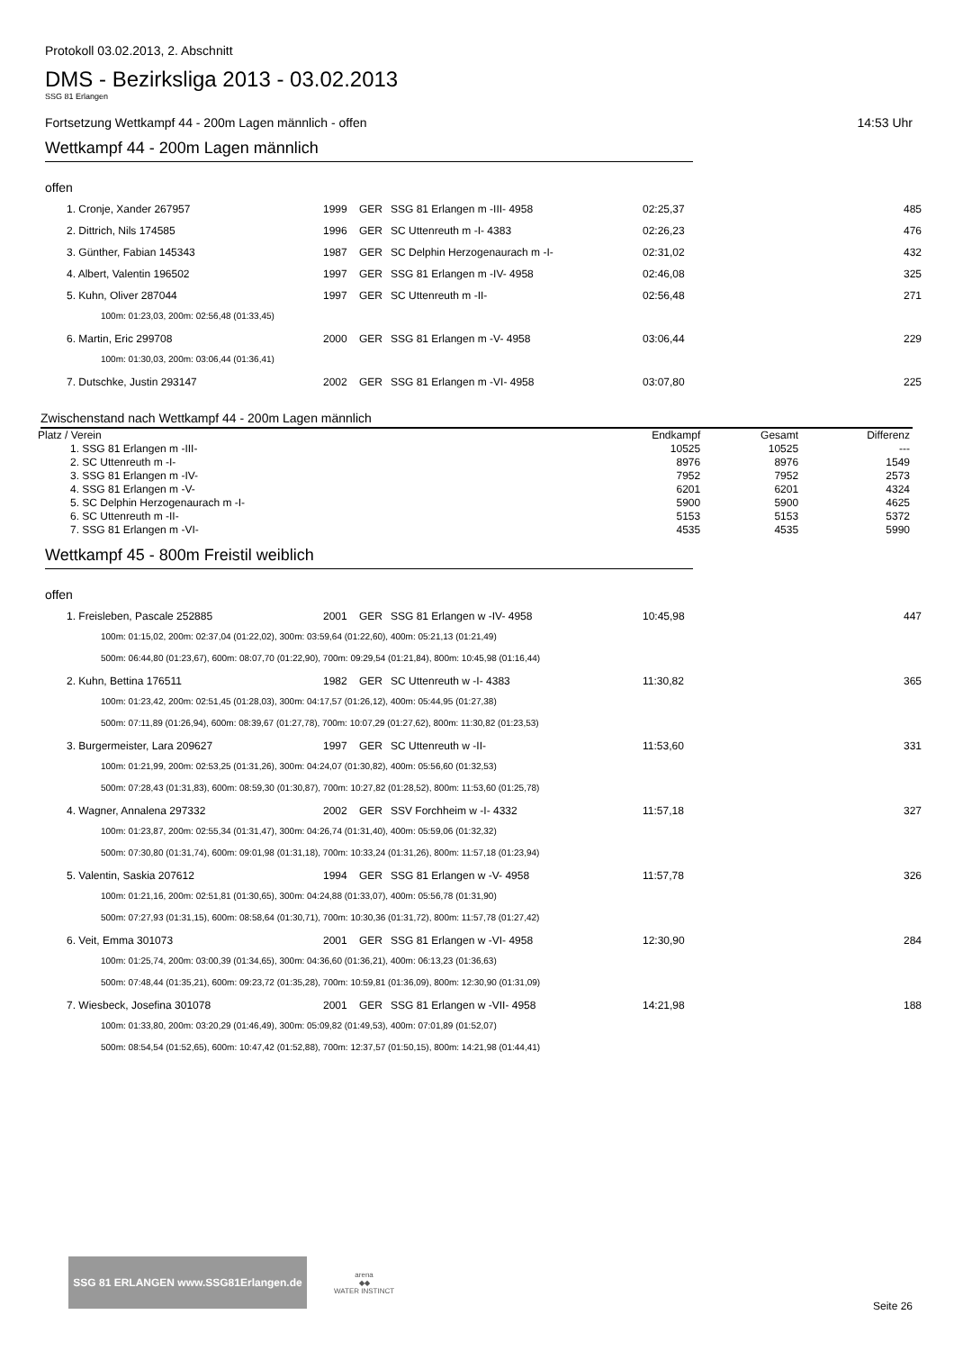Protokoll 03.02.2013, 2. Abschnitt
DMS - Bezirksliga 2013 - 03.02.2013
SSG 81 Erlangen
Fortsetzung Wettkampf 44 - 200m Lagen männlich - offen 14:53 Uhr
Wettkampf 44 - 200m Lagen männlich
offen
| 1. Cronje, Xander 267957 | 1999 | GER | SSG 81 Erlangen m -III- 4958 | 02:25,37 | 485 |
| 2. Dittrich, Nils 174585 | 1996 | GER | SC Uttenreuth m -I- 4383 | 02:26,23 | 476 |
| 3. Günther, Fabian 145343 | 1987 | GER | SC Delphin Herzogenaurach m -I- | 02:31,02 | 432 |
| 4. Albert, Valentin 196502 | 1997 | GER | SSG 81 Erlangen m -IV- 4958 | 02:46,08 | 325 |
| 5. Kuhn, Oliver 287044 | 1997 | GER | SC Uttenreuth m -II- | 02:56,48 | 271 |
| 100m: 01:23,03, 200m: 02:56,48 (01:33,45) | | | | | |
| 6. Martin, Eric 299708 | 2000 | GER | SSG 81 Erlangen m -V- 4958 | 03:06,44 | 229 |
| 100m: 01:30,03, 200m: 03:06,44 (01:36,41) | | | | | |
| 7. Dutschke, Justin 293147 | 2002 | GER | SSG 81 Erlangen m -VI- 4958 | 03:07,80 | 225 |
Zwischenstand nach Wettkampf 44 - 200m Lagen männlich
| Platz / Verein | Endkampf | Gesamt | Differenz |
| --- | --- | --- | --- |
| 1. SSG 81 Erlangen m -III- | 10525 | 10525 | --- |
| 2. SC Uttenreuth m -I- | 8976 | 8976 | 1549 |
| 3. SSG 81 Erlangen m -IV- | 7952 | 7952 | 2573 |
| 4. SSG 81 Erlangen m -V- | 6201 | 6201 | 4324 |
| 5. SC Delphin Herzogenaurach m -I- | 5900 | 5900 | 4625 |
| 6. SC Uttenreuth m -II- | 5153 | 5153 | 5372 |
| 7. SSG 81 Erlangen m -VI- | 4535 | 4535 | 5990 |
Wettkampf 45 - 800m Freistil weiblich
offen
| 1. Freisleben, Pascale 252885 | 2001 | GER | SSG 81 Erlangen w -IV- 4958 | 10:45,98 | 447 |
| 100m: 01:15,02, 200m: 02:37,04 (01:22,02), 300m: 03:59,64 (01:22,60), 400m: 05:21,13 (01:21,49) | | | | | |
| 500m: 06:44,80 (01:23,67), 600m: 08:07,70 (01:22,90), 700m: 09:29,54 (01:21,84), 800m: 10:45,98 (01:16,44) | | | | | |
| 2. Kuhn, Bettina 176511 | 1982 | GER | SC Uttenreuth w -I- 4383 | 11:30,82 | 365 |
| 100m: 01:23,42, 200m: 02:51,45 (01:28,03), 300m: 04:17,57 (01:26,12), 400m: 05:44,95 (01:27,38) | | | | | |
| 500m: 07:11,89 (01:26,94), 600m: 08:39,67 (01:27,78), 700m: 10:07,29 (01:27,62), 800m: 11:30,82 (01:23,53) | | | | | |
| 3. Burgermeister, Lara 209627 | 1997 | GER | SC Uttenreuth w -II- | 11:53,60 | 331 |
| 100m: 01:21,99, 200m: 02:53,25 (01:31,26), 300m: 04:24,07 (01:30,82), 400m: 05:56,60 (01:32,53) | | | | | |
| 500m: 07:28,43 (01:31,83), 600m: 08:59,30 (01:30,87), 700m: 10:27,82 (01:28,52), 800m: 11:53,60 (01:25,78) | | | | | |
| 4. Wagner, Annalena 297332 | 2002 | GER | SSV Forchheim w -I- 4332 | 11:57,18 | 327 |
| 100m: 01:23,87, 200m: 02:55,34 (01:31,47), 300m: 04:26,74 (01:31,40), 400m: 05:59,06 (01:32,32) | | | | | |
| 500m: 07:30,80 (01:31,74), 600m: 09:01,98 (01:31,18), 700m: 10:33,24 (01:31,26), 800m: 11:57,18 (01:23,94) | | | | | |
| 5. Valentin, Saskia 207612 | 1994 | GER | SSG 81 Erlangen w -V- 4958 | 11:57,78 | 326 |
| 100m: 01:21,16, 200m: 02:51,81 (01:30,65), 300m: 04:24,88 (01:33,07), 400m: 05:56,78 (01:31,90) | | | | | |
| 500m: 07:27,93 (01:31,15), 600m: 08:58,64 (01:30,71), 700m: 10:30,36 (01:31,72), 800m: 11:57,78 (01:27,42) | | | | | |
| 6. Veit, Emma 301073 | 2001 | GER | SSG 81 Erlangen w -VI- 4958 | 12:30,90 | 284 |
| 100m: 01:25,74, 200m: 03:00,39 (01:34,65), 300m: 04:36,60 (01:36,21), 400m: 06:13,23 (01:36,63) | | | | | |
| 500m: 07:48,44 (01:35,21), 600m: 09:23,72 (01:35,28), 700m: 10:59,81 (01:36,09), 800m: 12:30,90 (01:31,09) | | | | | |
| 7. Wiesbeck, Josefina 301078 | 2001 | GER | SSG 81 Erlangen w -VII- 4958 | 14:21,98 | 188 |
| 100m: 01:33,80, 200m: 03:20,29 (01:46,49), 300m: 05:09,82 (01:49,53), 400m: 07:01,89 (01:52,07) | | | | | |
| 500m: 08:54,54 (01:52,65), 600m: 10:47,42 (01:52,88), 700m: 12:37,57 (01:50,15), 800m: 14:21,98 (01:44,41) | | | | | |
SSG 81 ERLANGEN www.SSG81Erlangen.de
arena
◆◆
WATER INSTINCT
Seite 26